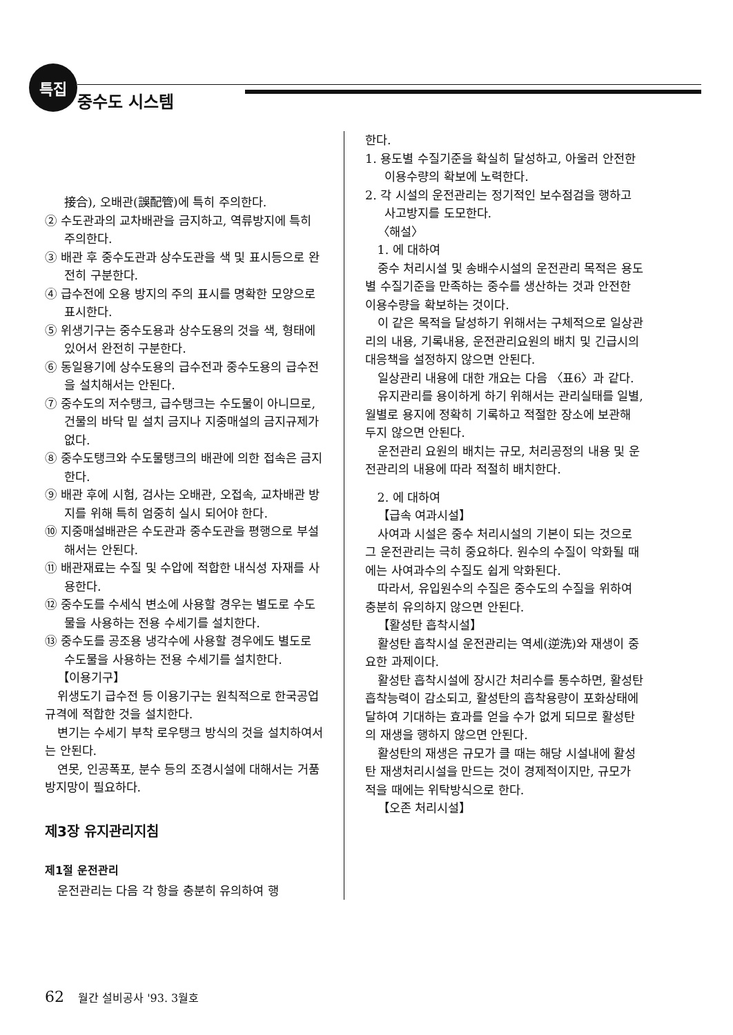특집
중수도 시스템
接合), 오배관(誤配管)에 특히 주의한다.
② 수도관과의 교차배관을 금지하고, 역류방지에 특히 주의한다.
③ 배관 후 중수도관과 상수도관을 색 및 표시등으로 완전히 구분한다.
④ 급수전에 오용 방지의 주의 표시를 명확한 모양으로 표시한다.
⑤ 위생기구는 중수도용과 상수도용의 것을 색, 형태에 있어서 완전히 구분한다.
⑥ 동일용기에 상수도용의 급수전과 중수도용의 급수전을 설치해서는 안된다.
⑦ 중수도의 저수탱크, 급수탱크는 수도물이 아니므로, 건물의 바닥 밑 설치 금지나 지중매설의 금지규제가 없다.
⑧ 중수도탱크와 수도물탱크의 배관에 의한 접속은 금지한다.
⑨ 배관 후에 시험, 검사는 오배관, 오접속, 교차배관 방지를 위해 특히 엄중히 실시 되어야 한다.
⑩ 지중매설배관은 수도관과 중수도관을 평행으로 부설해서는 안된다.
⑪ 배관재료는 수질 및 수압에 적합한 내식성 자재를 사용한다.
⑫ 중수도를 수세식 변소에 사용할 경우는 별도로 수도물을 사용하는 전용 수세기를 설치한다.
⑬ 중수도를 공조용 냉각수에 사용할 경우에도 별도로 수도물을 사용하는 전용 수세기를 설치한다.
【이용기구】
위생도기 급수전 등 이용기구는 원칙적으로 한국공업규격에 적합한 것을 설치한다.
변기는 수세기 부착 로우탱크 방식의 것을 설치하여서는 안된다.
연못, 인공폭포, 분수 등의 조경시설에 대해서는 거품 방지망이 필요하다.
제3장 유지관리지침
제1절 운전관리
운전관리는 다음 각 항을 충분히 유의하여 행
한다.
1. 용도별 수질기준을 확실히 달성하고, 아울러 안전한 이용수량의 확보에 노력한다.
2. 각 시설의 운전관리는 정기적인 보수점검을 행하고 사고방지를 도모한다.
〈해설〉
1. 에 대하여
중수 처리시설 및 송배수시설의 운전관리 목적은 용도별 수질기준을 만족하는 중수를 생산하는 것과 안전한 이용수량을 확보하는 것이다.
이 같은 목적을 달성하기 위해서는 구체적으로 일상관리의 내용, 기록내용, 운전관리요원의 배치 및 긴급시의 대응책을 설정하지 않으면 안된다.
일상관리 내용에 대한 개요는 다음 〈표6〉과 같다.
유지관리를 용이하게 하기 위해서는 관리실태를 일별, 월별로 용지에 정확히 기록하고 적절한 장소에 보관해 두지 않으면 안된다.
운전관리 요원의 배치는 규모, 처리공정의 내용 및 운전관리의 내용에 따라 적절히 배치한다.
2. 에 대하여
【급속 여과시설】
사여과 시설은 중수 처리시설의 기본이 되는 것으로 그 운전관리는 극히 중요하다. 원수의 수질이 악화될 때에는 사여과수의 수질도 쉽게 악화된다.
따라서, 유입원수의 수질은 중수도의 수질을 위하여 충분히 유의하지 않으면 안된다.
【활성탄 흡착시설】
활성탄 흡착시설 운전관리는 역세(逆洗)와 재생이 중요한 과제이다.
활성탄 흡착시설에 장시간 처리수를 통수하면, 활성탄 흡착능력이 감소되고, 활성탄의 흡착용량이 포화상태에 달하여 기대하는 효과를 얻을 수가 없게 되므로 활성탄의 재생을 행하지 않으면 안된다.
활성탄의 재생은 규모가 클 때는 해당 시설내에 활성탄 재생처리시설을 만드는 것이 경제적이지만, 규모가 적을 때에는 위탁방식으로 한다.
【오존 처리시설】
62 월간 설비공사 '93. 3월호